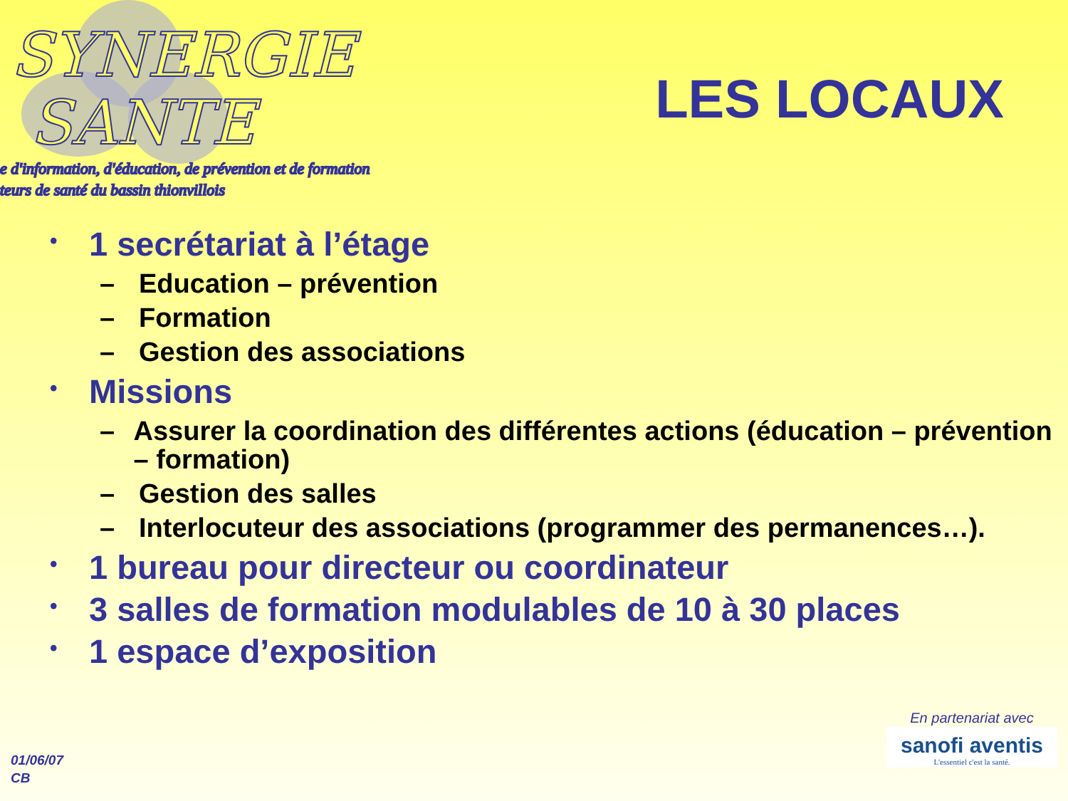SYNERGIE
SANTE
e d'information, d'éducation, de prévention et de formation
teurs de santé du bassin thionvillois
LES LOCAUX
• 1 secrétariat à l’étage
– Education – prévention
– Formation
– Gestion des associations
• Missions
– Assurer la coordination des différentes actions (éducation – prévention – formation)
– Gestion des salles
– Interlocuteur des associations (programmer des permanences…).
• 1 bureau pour directeur ou coordinateur
• 3 salles de formation modulables de 10 à 30 places
• 1 espace d’exposition
01/06/07
CB
En partenariat avec
sanofi aventis
L'essentiel c'est la santé.